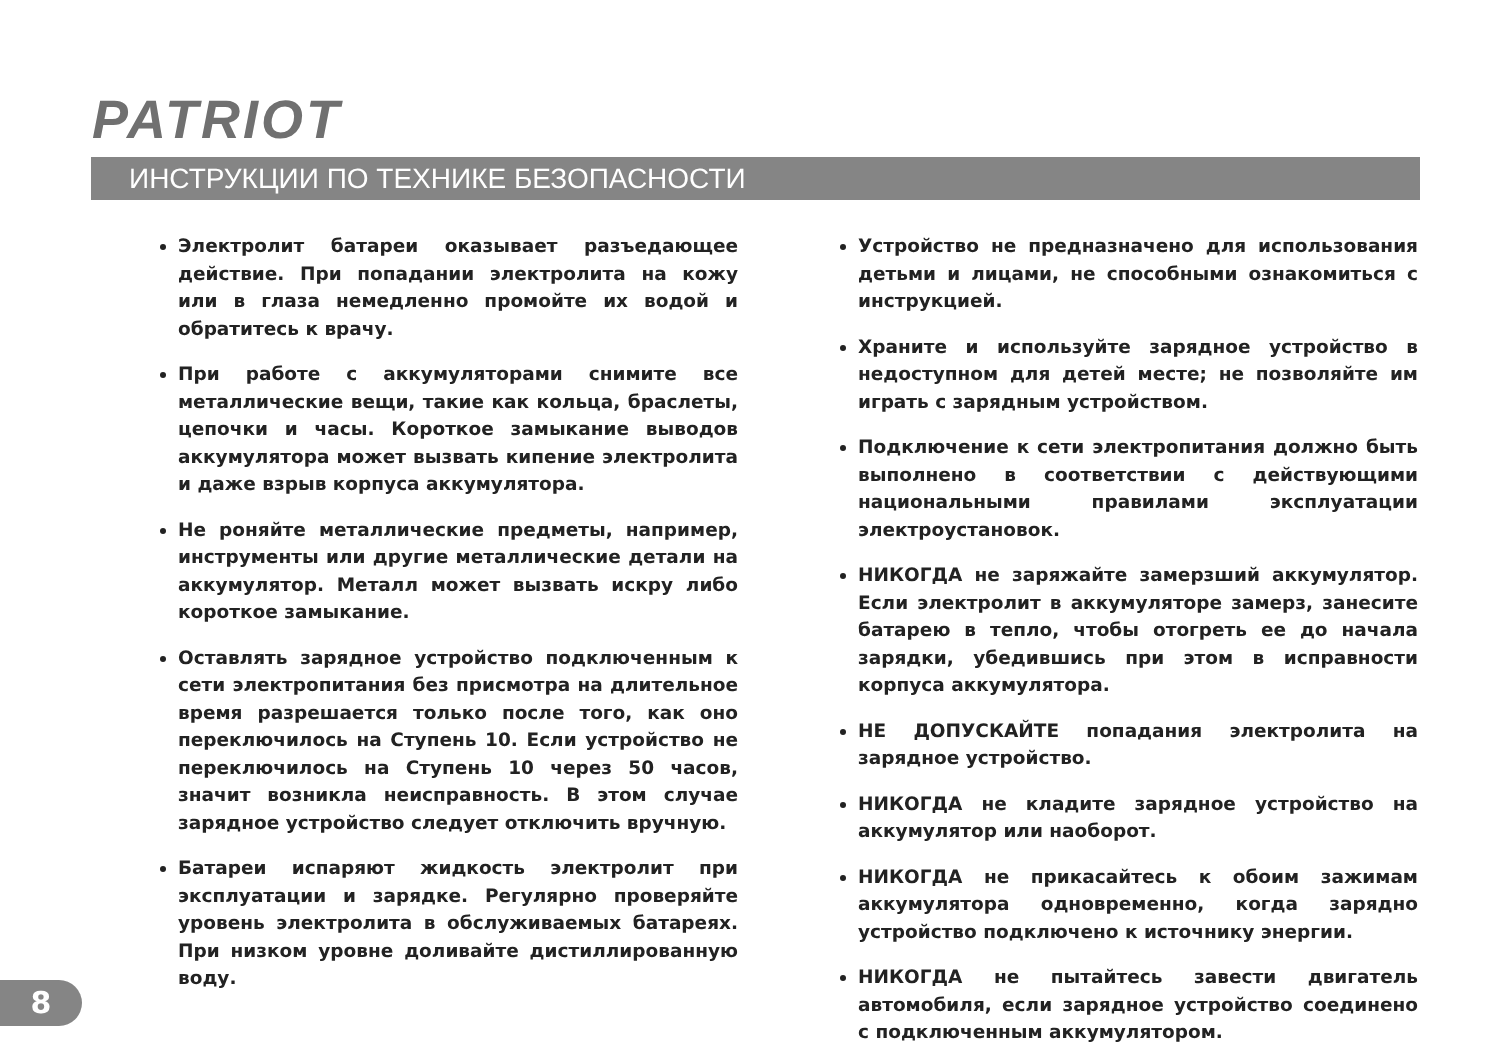PATRIOT
ИНСТРУКЦИИ ПО ТЕХНИКЕ БЕЗОПАСНОСТИ
Электролит батареи оказывает разъедающее действие. При попадании электролита на кожу или в глаза немедленно промойте их водой и обратитесь к врачу.
При работе с аккумуляторами снимите все металлические вещи, такие как кольца, браслеты, цепочки и часы. Короткое замыкание выводов аккумулятора может вызвать кипение электролита и даже взрыв корпуса аккумулятора.
Не роняйте металлические предметы, например, инструменты или другие металлические детали на аккумулятор. Металл может вызвать искру либо короткое замыкание.
Оставлять зарядное устройство подключенным к сети электропитания без присмотра на длительное время разрешается только после того, как оно переключилось на Ступень 10. Если устройство не переключилось на Ступень 10 через 50 часов, значит возникла неисправность. В этом случае зарядное устройство следует отключить вручную.
Батареи испаряют жидкость электролит при эксплуатации и зарядке. Регулярно проверяйте уровень электролита в обслуживаемых батареях. При низком уровне доливайте дистиллированную воду.
Устройство не предназначено для использования детьми и лицами, не способными ознакомиться с инструкцией.
Храните и используйте зарядное устройство в недоступном для детей месте; не позволяйте им играть с зарядным устройством.
Подключение к сети электропитания должно быть выполнено в соответствии с действующими национальными правилами эксплуатации электроустановок.
НИКОГДА не заряжайте замерзший аккумулятор. Если электролит в аккумуляторе замерз, занесите батарею в тепло, чтобы отогреть ее до начала зарядки, убедившись при этом в исправности корпуса аккумулятора.
НЕ ДОПУСКАЙТЕ попадания электролита на зарядное устройство.
НИКОГДА не кладите зарядное устройство на аккумулятор или наоборот.
НИКОГДА не прикасайтесь к обоим зажимам аккумулятора одновременно, когда зарядно устройство подключено к источнику энергии.
НИКОГДА не пытайтесь завести двигатель автомобиля, если зарядное устройство соединено с подключенным аккумулятором.
8